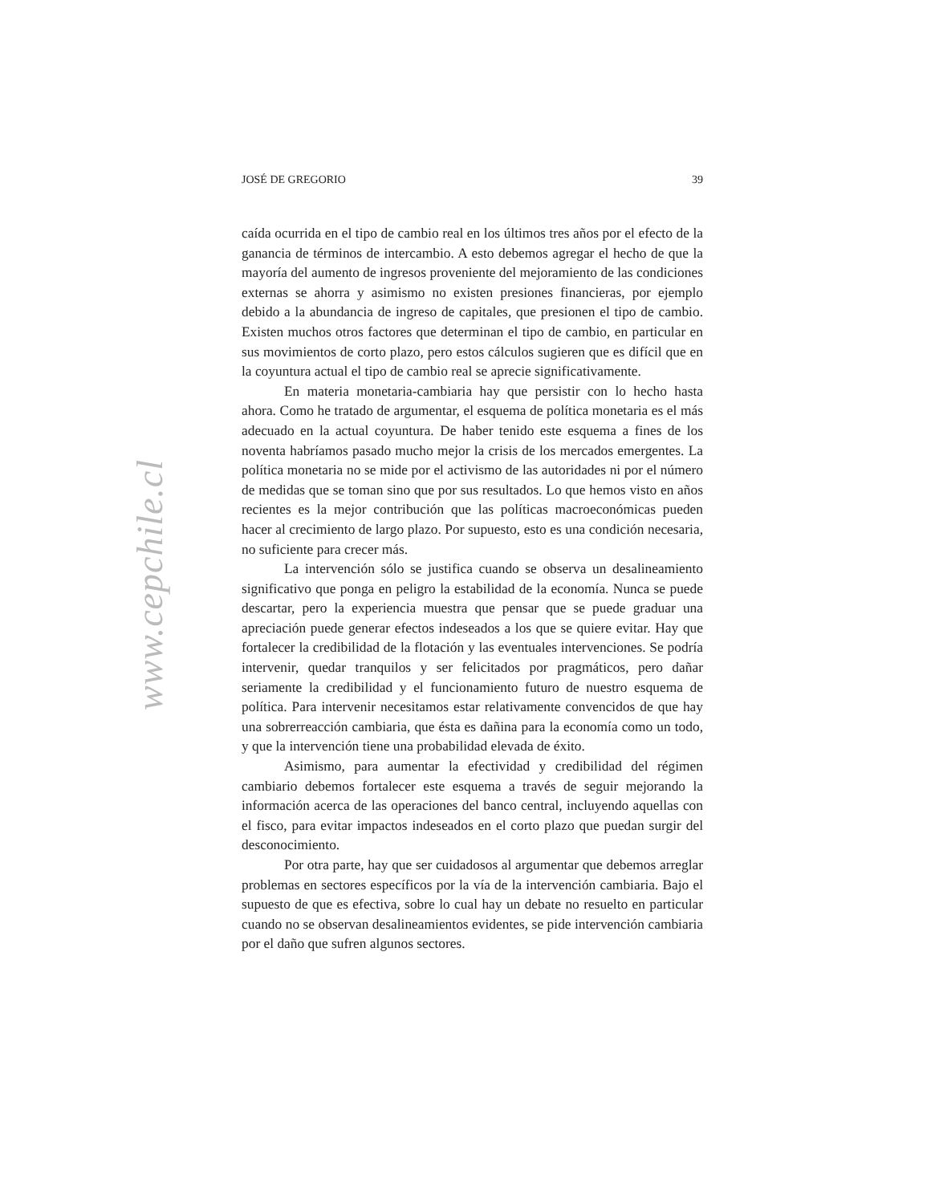www.cepchile.cl
JOSÉ DE GREGORIO 39
caída ocurrida en el tipo de cambio real en los últimos tres años por el efecto de la ganancia de términos de intercambio. A esto debemos agregar el hecho de que la mayoría del aumento de ingresos proveniente del mejoramiento de las condiciones externas se ahorra y asimismo no existen presiones financieras, por ejemplo debido a la abundancia de ingreso de capitales, que presionen el tipo de cambio. Existen muchos otros factores que determinan el tipo de cambio, en particular en sus movimientos de corto plazo, pero estos cálculos sugieren que es difícil que en la coyuntura actual el tipo de cambio real se aprecie significativamente.
En materia monetaria-cambiaria hay que persistir con lo hecho hasta ahora. Como he tratado de argumentar, el esquema de política monetaria es el más adecuado en la actual coyuntura. De haber tenido este esquema a fines de los noventa habríamos pasado mucho mejor la crisis de los mercados emergentes. La política monetaria no se mide por el activismo de las autoridades ni por el número de medidas que se toman sino que por sus resultados. Lo que hemos visto en años recientes es la mejor contribución que las políticas macroeconómicas pueden hacer al crecimiento de largo plazo. Por supuesto, esto es una condición necesaria, no suficiente para crecer más.
La intervención sólo se justifica cuando se observa un desalineamiento significativo que ponga en peligro la estabilidad de la economía. Nunca se puede descartar, pero la experiencia muestra que pensar que se puede graduar una apreciación puede generar efectos indeseados a los que se quiere evitar. Hay que fortalecer la credibilidad de la flotación y las eventuales intervenciones. Se podría intervenir, quedar tranquilos y ser felicitados por pragmáticos, pero dañar seriamente la credibilidad y el funcionamiento futuro de nuestro esquema de política. Para intervenir necesitamos estar relativamente convencidos de que hay una sobrerreacción cambiaria, que ésta es dañina para la economía como un todo, y que la intervención tiene una probabilidad elevada de éxito.
Asimismo, para aumentar la efectividad y credibilidad del régimen cambiario debemos fortalecer este esquema a través de seguir mejorando la información acerca de las operaciones del banco central, incluyendo aquellas con el fisco, para evitar impactos indeseados en el corto plazo que puedan surgir del desconocimiento.
Por otra parte, hay que ser cuidadosos al argumentar que debemos arreglar problemas en sectores específicos por la vía de la intervención cambiaria. Bajo el supuesto de que es efectiva, sobre lo cual hay un debate no resuelto en particular cuando no se observan desalineamientos evidentes, se pide intervención cambiaria por el daño que sufren algunos sectores.